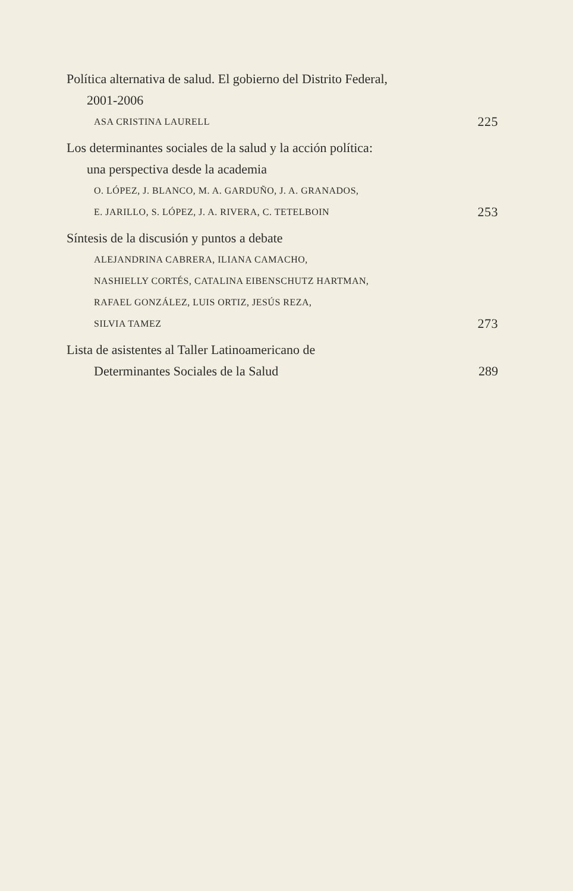Política alternativa de salud. El gobierno del Distrito Federal,
2001-2006
ASA CRISTINA LAURELL 225
Los determinantes sociales de la salud y la acción política:
una perspectiva desde la academia
O. LÓPEZ, J. BLANCO, M. A. GARDUÑO, J. A. GRANADOS,
E. JARILLO, S. LÓPEZ, J. A. RIVERA, C. TETELBOIN 253
Síntesis de la discusión y puntos a debate
ALEJANDRINA CABRERA, ILIANA CAMACHO,
NASHIELLY CORTÉS, CATALINA EIBENSCHUTZ HARTMAN,
RAFAEL GONZÁLEZ, LUIS ORTIZ, JESÚS REZA,
SILVIA TAMEZ 273
Lista de asistentes al Taller Latinoamericano de
Determinantes Sociales de la Salud 289